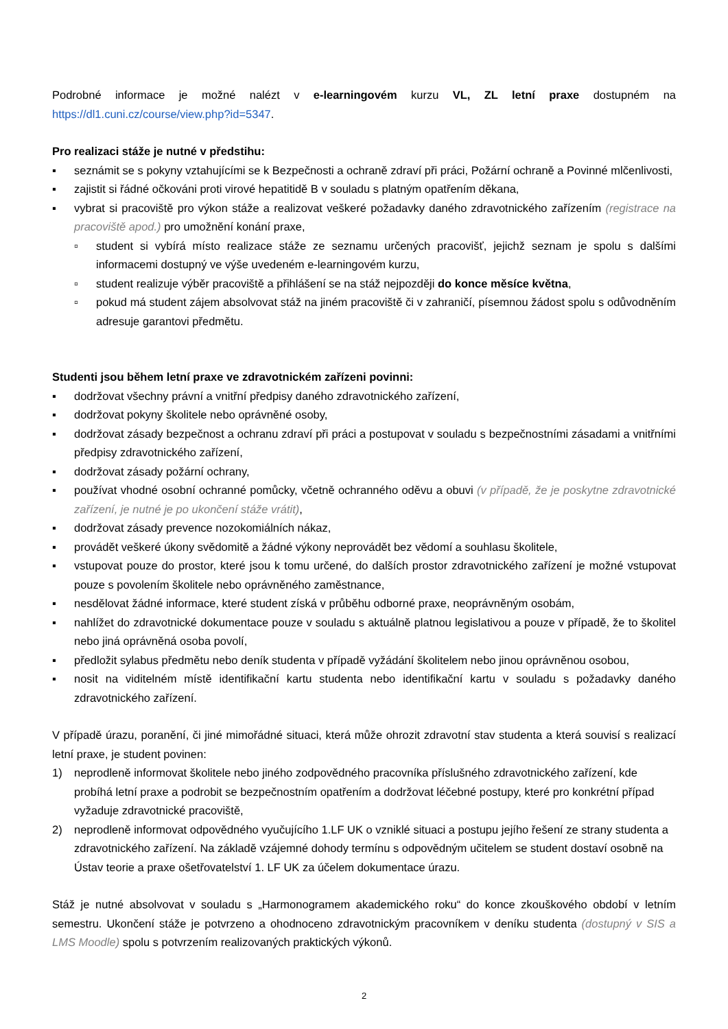Podrobné informace je možné nalézt v e-learningovém kurzu VL, ZL letní praxe dostupném na https://dl1.cuni.cz/course/view.php?id=5347.
Pro realizaci stáže je nutné v předstihu:
▪ seznámit se s pokyny vztahujícími se k Bezpečnosti a ochraně zdraví při práci, Požární ochraně a Povinné mlčenlivosti,
▪ zajistit si řádné očkováni proti virové hepatitidě B v souladu s platným opatřením děkana,
▪ vybrat si pracoviště pro výkon stáže a realizovat veškeré požadavky daného zdravotnického zařízením (registrace na pracoviště apod.) pro umožnění konání praxe,
▫ student si vybírá místo realizace stáže ze seznamu určených pracovišť, jejichž seznam je spolu s dalšími informacemi dostupný ve výše uvedeném e-learningovém kurzu,
▫ student realizuje výběr pracoviště a přihlášení se na stáž nejpozději do konce měsíce května,
▫ pokud má student zájem absolvovat stáž na jiném pracoviště či v zahraničí, písemnou žádost spolu s odůvodněním adresuje garantovi předmětu.
Studenti jsou během letní praxe ve zdravotnickém zařízeni povinni:
▪ dodržovat všechny právní a vnitřní předpisy daného zdravotnického zařízení,
▪ dodržovat pokyny školitele nebo oprávněné osoby,
▪ dodržovat zásady bezpečnost a ochranu zdraví při práci a postupovat v souladu s bezpečnostními zásadami a vnitřními předpisy zdravotnického zařízení,
▪ dodržovat zásady požární ochrany,
▪ používat vhodné osobní ochranné pomůcky, včetně ochranného oděvu a obuvi (v případě, že je poskytne zdravotnické zařízení, je nutné je po ukončení stáže vrátit),
▪ dodržovat zásady prevence nozokomiálních nákaz,
▪ provádět veškeré úkony svědomitě a žádné výkony neprovádět bez vědomí a souhlasu školitele,
▪ vstupovat pouze do prostor, které jsou k tomu určené, do dalších prostor zdravotnického zařízení je možné vstupovat pouze s povolením školitele nebo oprávněného zaměstnance,
▪ nesdělovat žádné informace, které student získá v průběhu odborné praxe, neoprávněným osobám,
▪ nahlížet do zdravotnické dokumentace pouze v souladu s aktuálně platnou legislativou a pouze v případě, že to školitel nebo jiná oprávněná osoba povolí,
▪ předložit sylabus předmětu nebo deník studenta v případě vyžádání školitelem nebo jinou oprávněnou osobou,
▪ nosit na viditelném místě identifikační kartu studenta nebo identifikační kartu v souladu s požadavky daného zdravotnického zařízení.
V případě úrazu, poranění, či jiné mimořádné situaci, která může ohrozit zdravotní stav studenta a která souvisí s realizací letní praxe, je student povinen:
1) neprodleně informovat školitele nebo jiného zodpovědného pracovníka příslušného zdravotnického zařízení, kde probíhá letní praxe a podrobit se bezpečnostním opatřením a dodržovat léčebné postupy, které pro konkrétní případ vyžaduje zdravotnické pracoviště,
2) neprodleně informovat odpovědného vyučujícího 1.LF UK o vzniklé situaci a postupu jejího řešení ze strany studenta a zdravotnického zařízení. Na základě vzájemné dohody termínu s odpovědným učitelem se student dostaví osobně na Ústav teorie a praxe ošetřovatelství 1. LF UK za účelem dokumentace úrazu.
Stáž je nutné absolvovat v souladu s „Harmonogramem akademického roku“ do konce zkouškového období v letním semestru. Ukončení stáže je potvrzeno a ohodnoceno zdravotnickým pracovníkem v deníku studenta (dostupný v SIS a LMS Moodle) spolu s potvrzením realizovaných praktických výkonů.
2